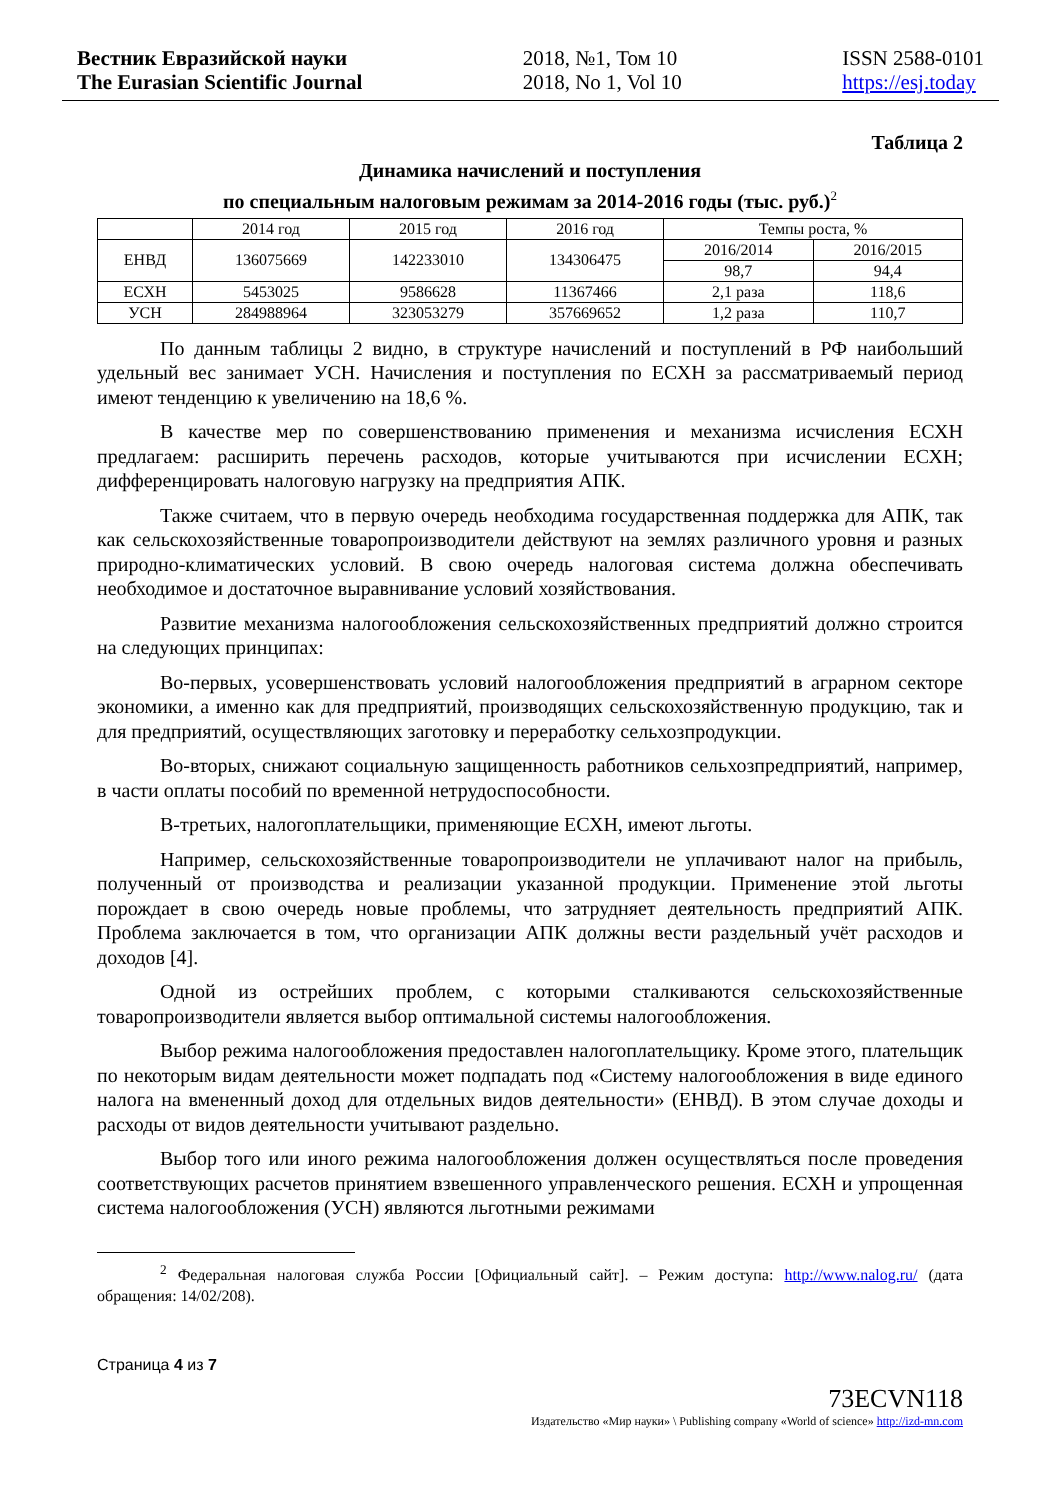Вестник Евразийской науки
The Eurasian Scientific Journal
2018, №1, Том 10
2018, No 1, Vol 10
ISSN 2588-0101
https://esj.today
Таблица 2
Динамика начислений и поступления
по специальным налоговым режимам за 2014-2016 годы (тыс. руб.)<sup>2</sup>
| | 2014 год | 2015 год | 2016 год | Темпы роста, % | |
| ЕНВД | 136075669 | 142233010 | 134306475 | 2016/2014 | 2016/2015 |
| | | | | 98,7 | 94,4 |
| ЕСХН | 5453025 | 9586628 | 11367466 | 2,1 раза | 118,6 |
| УСН | 284988964 | 323053279 | 357669652 | 1,2 раза | 110,7 |
По данным таблицы 2 видно, в структуре начислений и поступлений в РФ наибольший удельный вес занимает УСН. Начисления и поступления по ЕСХН за рассматриваемый период имеют тенденцию к увеличению на 18,6 %.
В качестве мер по совершенствованию применения и механизма исчисления ЕСХН предлагаем: расширить перечень расходов, которые учитываются при исчислении ЕСХН; дифференцировать налоговую нагрузку на предприятия АПК.
Также считаем, что в первую очередь необходима государственная поддержка для АПК, так как сельскохозяйственные товаропроизводители действуют на землях различного уровня и разных природно-климатических условий. В свою очередь налоговая система должна обеспечивать необходимое и достаточное выравнивание условий хозяйствования.
Развитие механизма налогообложения сельскохозяйственных предприятий должно строится на следующих принципах:
Во-первых, усовершенствовать условий налогообложения предприятий в аграрном секторе экономики, а именно как для предприятий, производящих сельскохозяйственную продукцию, так и для предприятий, осуществляющих заготовку и переработку сельхозпродукции.
Во-вторых, снижают социальную защищенность работников сельхозпредприятий, например, в части оплаты пособий по временной нетрудоспособности.
В-третьих, налогоплательщики, применяющие ЕСХН, имеют льготы.
Например, сельскохозяйственные товаропроизводители не уплачивают налог на прибыль, полученный от производства и реализации указанной продукции. Применение этой льготы порождает в свою очередь новые проблемы, что затрудняет деятельность предприятий АПК. Проблема заключается в том, что организации АПК должны вести раздельный учёт расходов и доходов [4].
Одной из острейших проблем, с которыми сталкиваются сельскохозяйственные товаропроизводители является выбор оптимальной системы налогообложения.
Выбор режима налогообложения предоставлен налогоплательщику. Кроме этого, плательщик по некоторым видам деятельности может подпадать под «Систему налогообложения в виде единого налога на вмененный доход для отдельных видов деятельности» (ЕНВД). В этом случае доходы и расходы от видов деятельности учитывают раздельно.
Выбор того или иного режима налогообложения должен осуществляться после проведения соответствующих расчетов принятием взвешенного управленческого решения. ЕСХН и упрощенная система налогообложения (УСН) являются льготными режимами
<sup>2</sup> Федеральная налоговая служба России [Официальный сайт]. – Режим доступа: http://www.nalog.ru/ (дата обращения: 14/02/208).
Страница 4 из 7
73ECVN118
Издательство «Мир науки» \ Publishing company «World of science» http://izd-mn.com